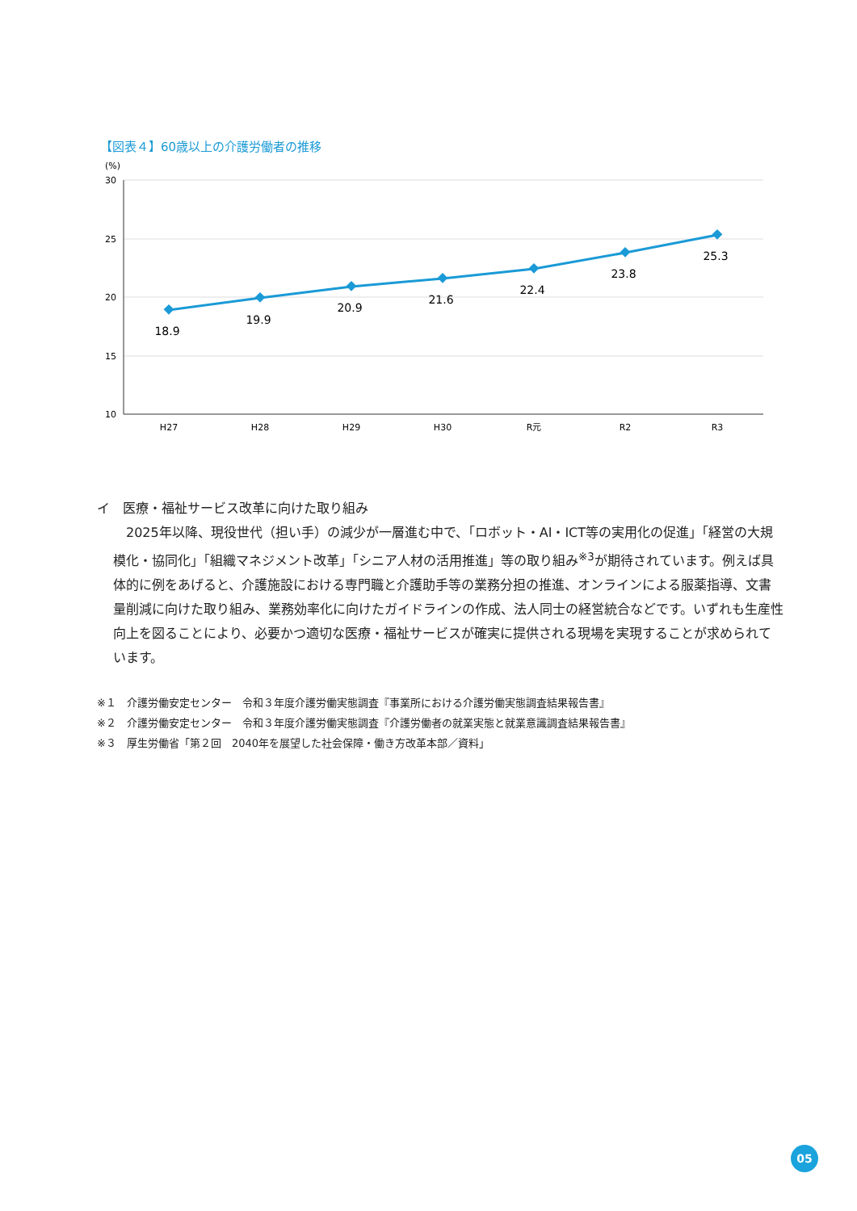【図表４】60歳以上の介護労働者の推移
(%)
30
25
20
15
10
18.9
19.9
20.9
21.6
22.4
23.8
25.3
H27
H28
H29
H30
R元
R2
R3
イ　医療・福祉サービス改革に向けた取り組み
2025年以降、現役世代（担い手）の減少が一層進む中で、「ロボット・AI・ICT等の実用化の促進」「経営の大規模化・協同化」「組織マネジメント改革」「シニア人材の活用推進」等の取り組み<sup>※3</sup>が期待されています。例えば具体的に例をあげると、介護施設における専門職と介護助手等の業務分担の推進、オンラインによる服薬指導、文書量削減に向けた取り組み、業務効率化に向けたガイドラインの作成、法人同士の経営統合などです。いずれも生産性向上を図ることにより、必要かつ適切な医療・福祉サービスが確実に提供される現場を実現することが求められています。
※１　介護労働安定センター　令和３年度介護労働実態調査『事業所における介護労働実態調査結果報告書』
※２　介護労働安定センター　令和３年度介護労働実態調査『介護労働者の就業実態と就業意識調査結果報告書』
※３　厚生労働省「第２回　2040年を展望した社会保障・働き方改革本部／資料」
05